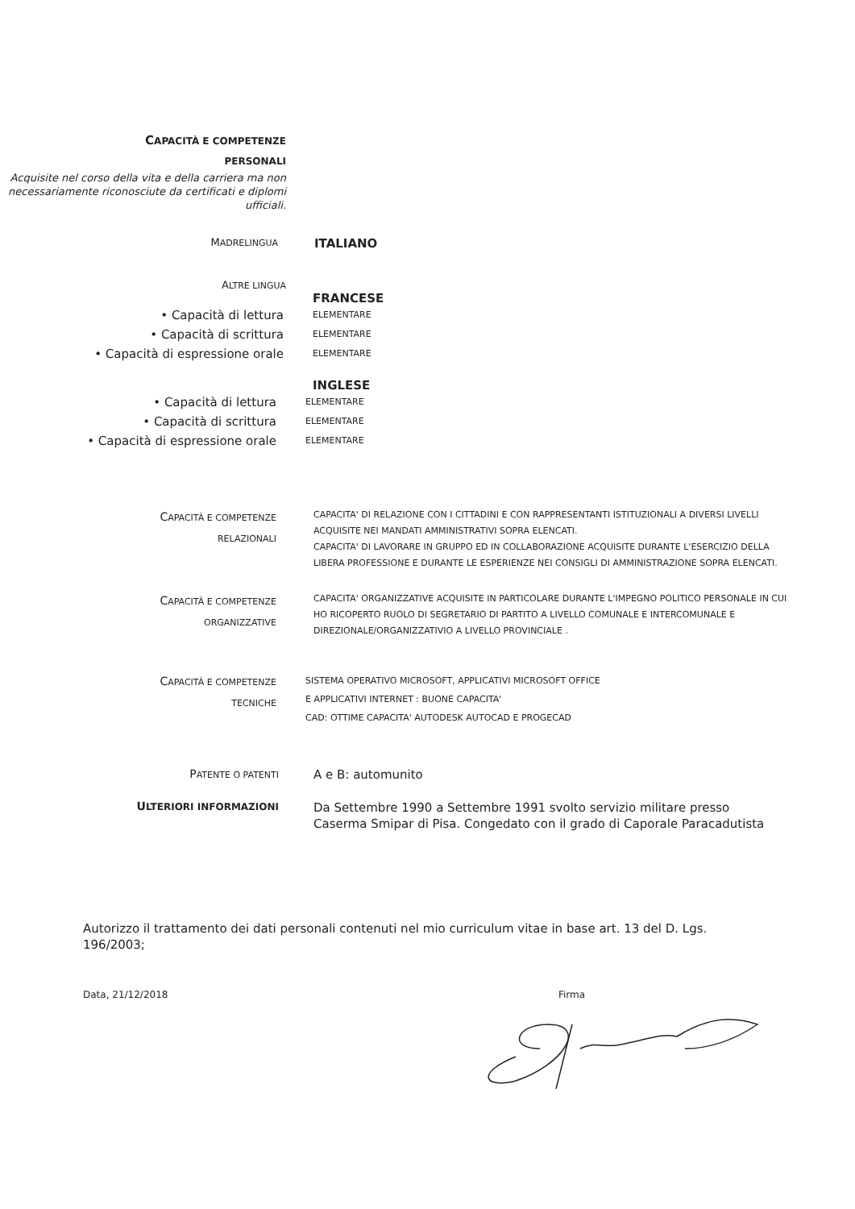CAPACITÀ E COMPETENZE
PERSONALI
Acquisite nel corso della vita e della carriera ma non necessariamente riconosciute da certificati e diplomi ufficiali.
MADRELINGUA
ITALIANO
ALTRE LINGUA
FRANCESE
• Capacità di lettura
ELEMENTARE
• Capacità di scrittura
ELEMENTARE
• Capacità di espressione orale
ELEMENTARE
INGLESE
• Capacità di lettura
ELEMENTARE
• Capacità di scrittura
ELEMENTARE
• Capacità di espressione orale
ELEMENTARE
CAPACITÀ E COMPETENZE
RELAZIONALI
CAPACITA' DI RELAZIONE CON I CITTADINI E CON RAPPRESENTANTI ISTITUZIONALI A DIVERSI LIVELLI ACQUISITE NEI MANDATI AMMINISTRATIVI SOPRA ELENCATI.
CAPACITA' DI LAVORARE IN GRUPPO ED IN COLLABORAZIONE ACQUISITE DURANTE L'ESERCIZIO DELLA LIBERA PROFESSIONE E DURANTE LE ESPERIENZE NEI CONSIGLI DI AMMINISTRAZIONE SOPRA ELENCATI.
CAPACITÀ E COMPETENZE
ORGANIZZATIVE
CAPACITA' ORGANIZZATIVE ACQUISITE IN PARTICOLARE DURANTE L'IMPEGNO POLITICO PERSONALE IN CUI HO RICOPERTO RUOLO DI SEGRETARIO DI PARTITO A LIVELLO COMUNALE E INTERCOMUNALE E DIREZIONALE/ORGANIZZATIVIO A LIVELLO PROVINCIALE .
CAPACITÀ E COMPETENZE
TECNICHE
SISTEMA OPERATIVO MICROSOFT, APPLICATIVI MICROSOFT OFFICE
E APPLICATIVI INTERNET : BUONE CAPACITA'
CAD: OTTIME CAPACITA' AUTODESK AUTOCAD E PROGECAD
PATENTE O PATENTI
A e B: automunito
ULTERIORI INFORMAZIONI
Da Settembre 1990 a Settembre 1991 svolto servizio militare presso
Caserma Smipar di Pisa. Congedato con il grado di Caporale Paracadutista
Autorizzo il trattamento dei dati personali contenuti nel mio curriculum vitae in base art. 13 del D. Lgs. 196/2003;
Data, 21/12/2018 Firma